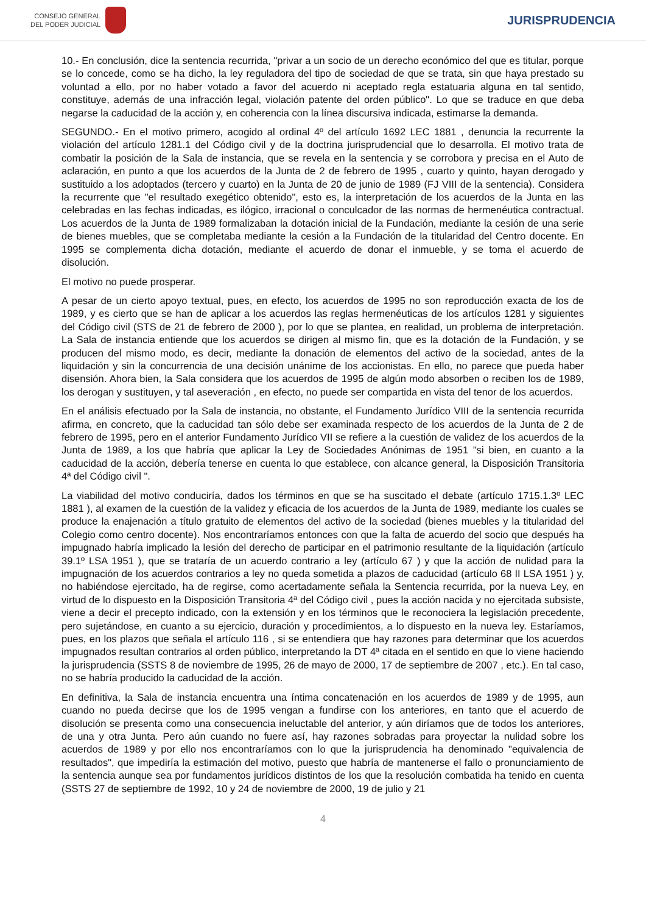CONSEJO GENERAL
DEL PODER JUDICIAL
JURISPRUDENCIA
10.- En conclusión, dice la sentencia recurrida, "privar a un socio de un derecho económico del que es titular, porque se lo concede, como se ha dicho, la ley reguladora del tipo de sociedad de que se trata, sin que haya prestado su voluntad a ello, por no haber votado a favor del acuerdo ni aceptado regla estatuaria alguna en tal sentido, constituye, además de una infracción legal, violación patente del orden público". Lo que se traduce en que deba negarse la caducidad de la acción y, en coherencia con la línea discursiva indicada, estimarse la demanda.
SEGUNDO.- En el motivo primero, acogido al ordinal 4º del artículo 1692 LEC 1881 , denuncia la recurrente la violación del artículo 1281.1 del Código civil y de la doctrina jurisprudencial que lo desarrolla. El motivo trata de combatir la posición de la Sala de instancia, que se revela en la sentencia y se corrobora y precisa en el Auto de aclaración, en punto a que los acuerdos de la Junta de 2 de febrero de 1995 , cuarto y quinto, hayan derogado y sustituido a los adoptados (tercero y cuarto) en la Junta de 20 de junio de 1989 (FJ VIII de la sentencia). Considera la recurrente que "el resultado exegético obtenido", esto es, la interpretación de los acuerdos de la Junta en las celebradas en las fechas indicadas, es ilógico, irracional o conculcador de las normas de hermenéutica contractual. Los acuerdos de la Junta de 1989 formalizaban la dotación inicial de la Fundación, mediante la cesión de una serie de bienes muebles, que se completaba mediante la cesión a la Fundación de la titularidad del Centro docente. En 1995 se complementa dicha dotación, mediante el acuerdo de donar el inmueble, y se toma el acuerdo de disolución.
El motivo no puede prosperar.
A pesar de un cierto apoyo textual, pues, en efecto, los acuerdos de 1995 no son reproducción exacta de los de 1989, y es cierto que se han de aplicar a los acuerdos las reglas hermenéuticas de los artículos 1281 y siguientes del Código civil (STS de 21 de febrero de 2000 ), por lo que se plantea, en realidad, un problema de interpretación. La Sala de instancia entiende que los acuerdos se dirigen al mismo fin, que es la dotación de la Fundación, y se producen del mismo modo, es decir, mediante la donación de elementos del activo de la sociedad, antes de la liquidación y sin la concurrencia de una decisión unánime de los accionistas. En ello, no parece que pueda haber disensión. Ahora bien, la Sala considera que los acuerdos de 1995 de algún modo absorben o reciben los de 1989, los derogan y sustituyen, y tal aseveración , en efecto, no puede ser compartida en vista del tenor de los acuerdos.
En el análisis efectuado por la Sala de instancia, no obstante, el Fundamento Jurídico VIII de la sentencia recurrida afirma, en concreto, que la caducidad tan sólo debe ser examinada respecto de los acuerdos de la Junta de 2 de febrero de 1995, pero en el anterior Fundamento Jurídico VII se refiere a la cuestión de validez de los acuerdos de la Junta de 1989, a los que habría que aplicar la Ley de Sociedades Anónimas de 1951 "si bien, en cuanto a la caducidad de la acción, debería tenerse en cuenta lo que establece, con alcance general, la Disposición Transitoria 4ª del Código civil ".
La viabilidad del motivo conduciría, dados los términos en que se ha suscitado el debate (artículo 1715.1.3º LEC 1881 ), al examen de la cuestión de la validez y eficacia de los acuerdos de la Junta de 1989, mediante los cuales se produce la enajenación a título gratuito de elementos del activo de la sociedad (bienes muebles y la titularidad del Colegio como centro docente). Nos encontraríamos entonces con que la falta de acuerdo del socio que después ha impugnado habría implicado la lesión del derecho de participar en el patrimonio resultante de la liquidación (artículo 39.1º LSA 1951 ), que se trataría de un acuerdo contrario a ley (artículo 67 ) y que la acción de nulidad para la impugnación de los acuerdos contrarios a ley no queda sometida a plazos de caducidad (artículo 68 II LSA 1951 ) y, no habiéndose ejercitado, ha de regirse, como acertadamente señala la Sentencia recurrida, por la nueva Ley, en virtud de lo dispuesto en la Disposición Transitoria 4ª del Código civil , pues la acción nacida y no ejercitada subsiste, viene a decir el precepto indicado, con la extensión y en los términos que le reconociera la legislación precedente, pero sujetándose, en cuanto a su ejercicio, duración y procedimientos, a lo dispuesto en la nueva ley. Estaríamos, pues, en los plazos que señala el artículo 116 , si se entendiera que hay razones para determinar que los acuerdos impugnados resultan contrarios al orden público, interpretando la DT 4ª citada en el sentido en que lo viene haciendo la jurisprudencia (SSTS 8 de noviembre de 1995, 26 de mayo de 2000, 17 de septiembre de 2007 , etc.). En tal caso, no se habría producido la caducidad de la acción.
En definitiva, la Sala de instancia encuentra una íntima concatenación en los acuerdos de 1989 y de 1995, aun cuando no pueda decirse que los de 1995 vengan a fundirse con los anteriores, en tanto que el acuerdo de disolución se presenta como una consecuencia ineluctable del anterior, y aún diríamos que de todos los anteriores, de una y otra Junta. Pero aún cuando no fuere así, hay razones sobradas para proyectar la nulidad sobre los acuerdos de 1989 y por ello nos encontraríamos con lo que la jurisprudencia ha denominado "equivalencia de resultados", que impediría la estimación del motivo, puesto que habría de mantenerse el fallo o pronunciamiento de la sentencia aunque sea por fundamentos jurídicos distintos de los que la resolución combatida ha tenido en cuenta (SSTS 27 de septiembre de 1992, 10 y 24 de noviembre de 2000, 19 de julio y 21
4